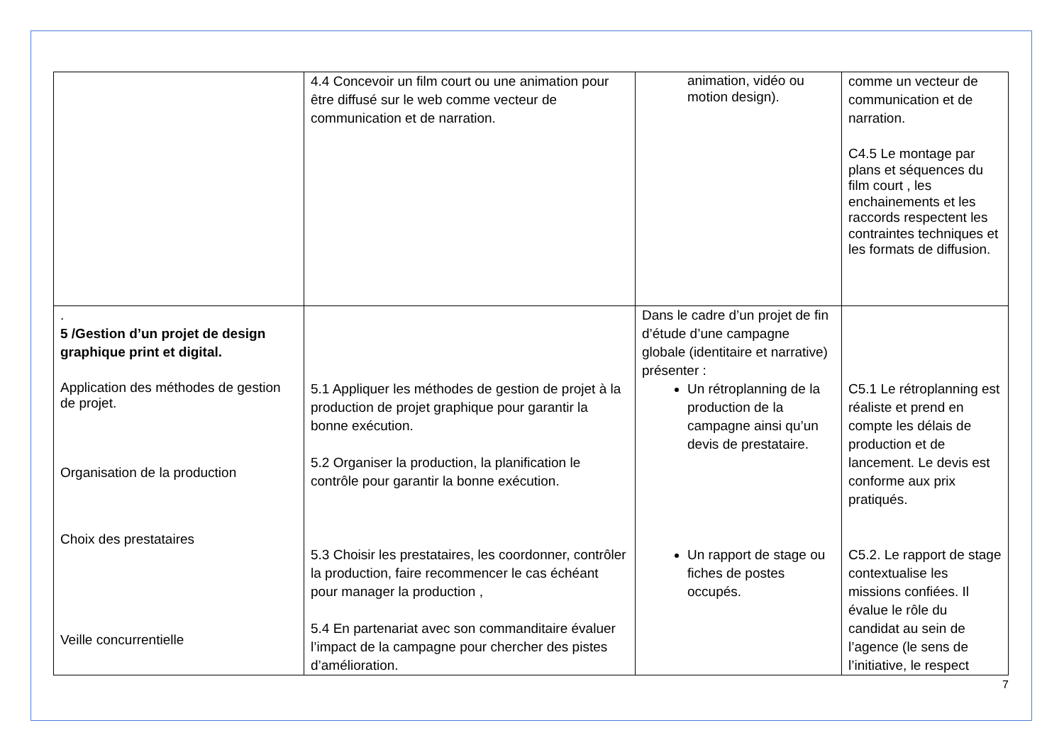| | 4.4 Concevoir un film court ou une animation pour être diffusé sur le web comme vecteur de communication et de narration. | animation, vidéo ou motion design). | comme un vecteur de communication et de narration. C4.5 Le montage par plans et séquences du film court , les enchainements et les raccords respectent les contraintes techniques et les formats de diffusion. |
| . 5 /Gestion d’un projet de design graphique print et digital. Application des méthodes de gestion de projet. Organisation de la production Choix des prestataires Veille concurrentielle | 5.1 Appliquer les méthodes de gestion de projet à la production de projet graphique pour garantir la bonne exécution. 5.2 Organiser la production, la planification le contrôle pour garantir la bonne exécution. 5.3 Choisir les prestataires, les coordonner, contrôler la production, faire recommencer le cas échéant pour manager la production , 5.4 En partenariat avec son commanditaire évaluer l’impact de la campagne pour chercher des pistes d’amélioration. | Dans le cadre d’un projet de fin d’étude d’une campagne globale (identitaire et narrative) présenter : Un rétroplanning de la production de la campagne ainsi qu’un devis de prestataire. Un rapport de stage ou fiches de postes occupés. | C5.1 Le rétroplanning est réaliste et prend en compte les délais de production et de lancement. Le devis est conforme aux prix pratiqués. C5.2. Le rapport de stage contextualise les missions confiées. Il évalue le rôle du candidat au sein de l’agence (le sens de l’initiative, le respect |
7